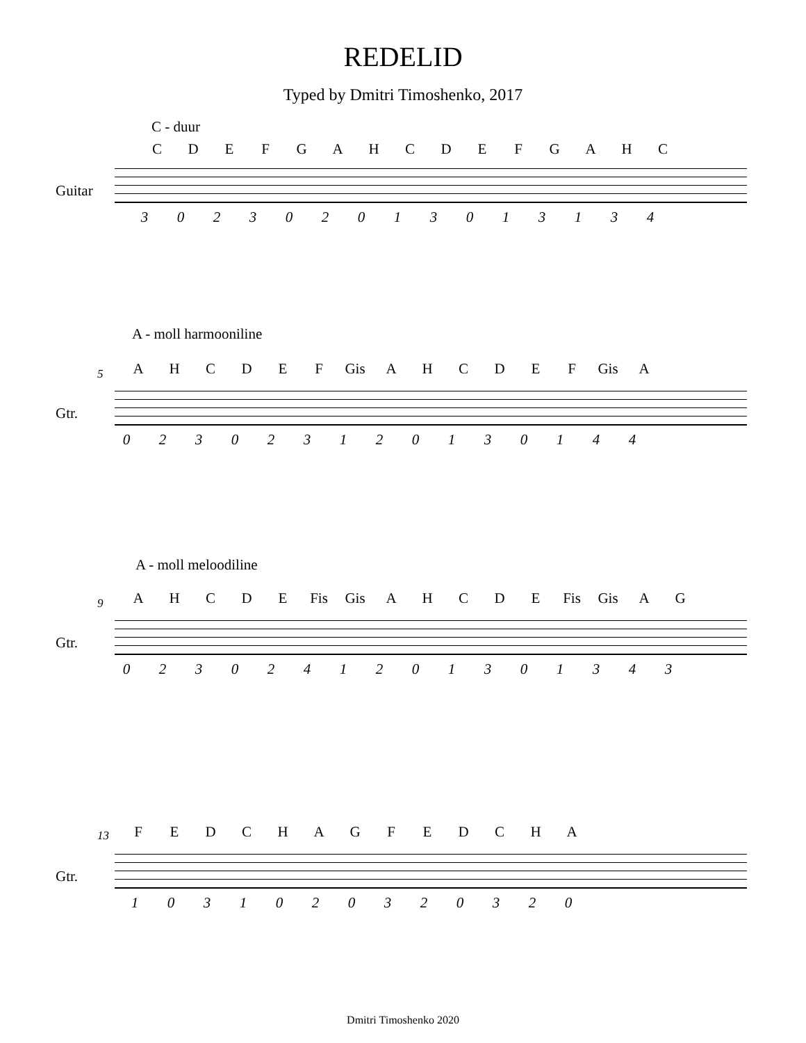REDELID
Typed by Dmitri Timoshenko, 2017
C - duur
CDEFGAHCDEFGAHC
Guitar
302302013013134
A - moll harmooniline
5 AHCDEF Gis AHCDEF Gis A
Gtr.
023023120130144
A - moll meloodiline
9 AHCDE Fis Gis AHCDE Fis Gis AG
Gtr.
0230241201301343
13 FEDCHAGFEDCHA
Gtr.
1031020320320
Dmitri Timoshenko 2020